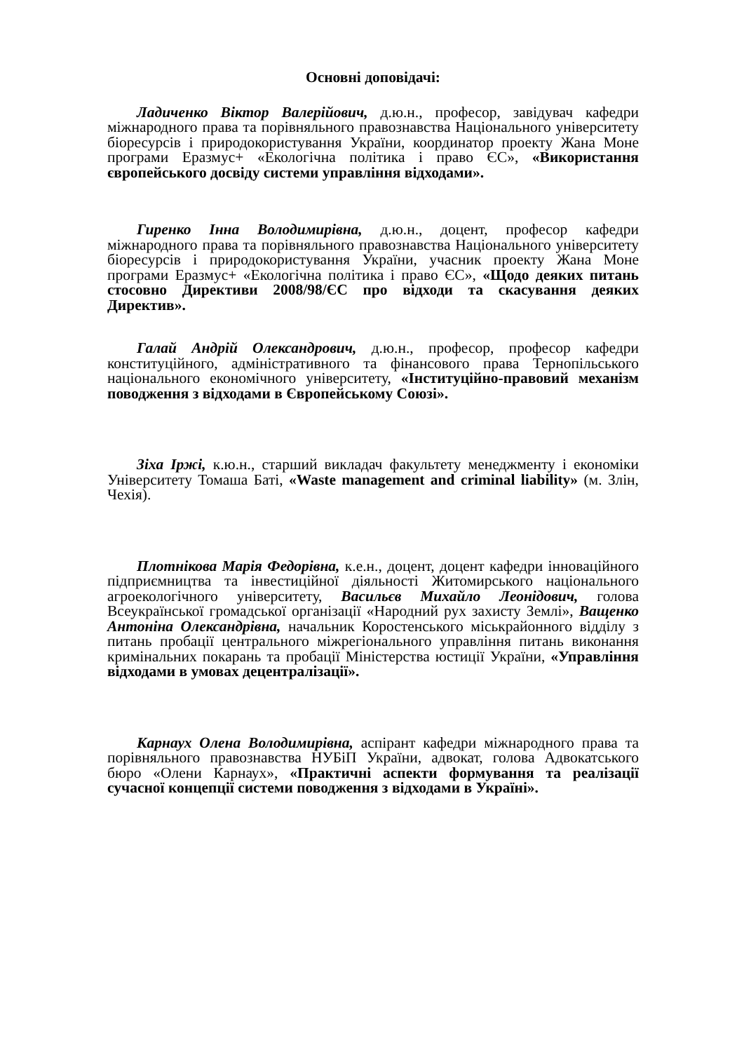Основні доповідачі:
Ладиченко Віктор Валерійович, д.ю.н., професор, завідувач кафедри міжнародного права та порівняльного правознавства Національного університету біоресурсів і природокористування України, координатор проекту Жана Моне програми Еразмус+ «Екологічна політика і право ЄС», «Використання європейського досвіду системи управління відходами».
Гиренко Інна Володимирівна, д.ю.н., доцент, професор кафедри міжнародного права та порівняльного правознавства Національного університету біоресурсів і природокористування України, учасник проекту Жана Моне програми Еразмус+ «Екологічна політика і право ЄС», «Щодо деяких питань стосовно Директиви 2008/98/ЄС про відходи та скасування деяких Директив».
Галай Андрій Олександрович, д.ю.н., професор, професор кафедри конституційного, адміністративного та фінансового права Тернопільського національного економічного університету, «Інституційно-правовий механізм поводження з відходами в Європейському Союзі».
Зіха Іржі, к.ю.н., старший викладач факультету менеджменту і економіки Університету Томаша Баті, «Waste management and criminal liability» (м. Злін, Чехія).
Плотнікова Марія Федорівна, к.е.н., доцент, доцент кафедри інноваційного підприємництва та інвестиційної діяльності Житомирського національного агроекологічного університету, Васильєв Михайло Леонідович, голова Всеукраїнської громадської організації «Народний рух захисту Землі», Ващенко Антоніна Олександрівна, начальник Коростенського міськрайонного відділу з питань пробації центрального міжрегіонального управління питань виконання кримінальних покарань та пробації Міністерства юстиції України, «Управління відходами в умовах децентралізації».
Карнаух Олена Володимирівна, аспірант кафедри міжнародного права та порівняльного правознавства НУБіП України, адвокат, голова Адвокатського бюро «Олени Карнаух», «Практичні аспекти формування та реалізації сучасної концепції системи поводження з відходами в Україні».